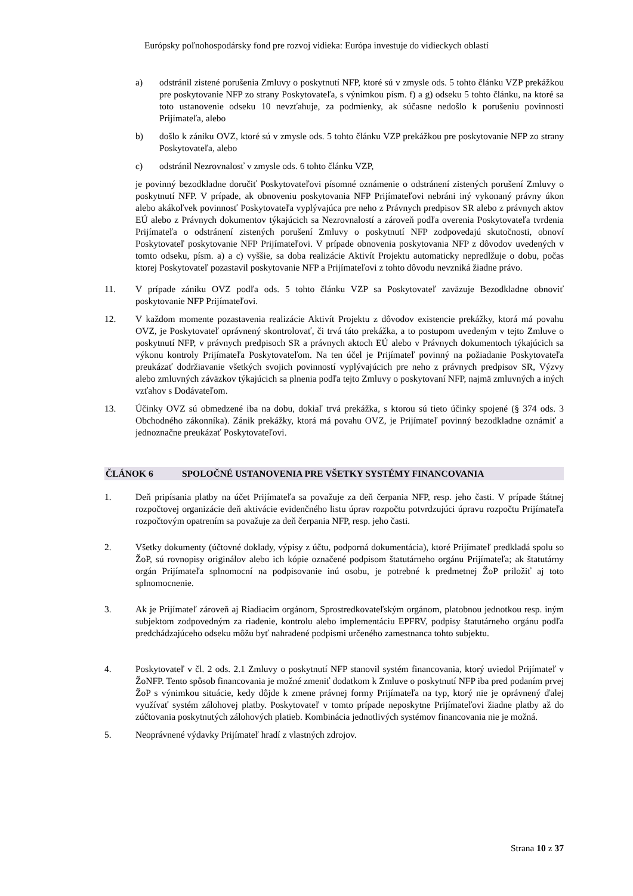Európsky poľnohospodársky fond pre rozvoj vidieka: Európa investuje do vidieckych oblastí
a) odstránil zistené porušenia Zmluvy o poskytnutí NFP, ktoré sú v zmysle ods. 5 tohto článku VZP prekážkou pre poskytovanie NFP zo strany Poskytovateľa, s výnimkou písm. f) a g) odseku 5 tohto článku, na ktoré sa toto ustanovenie odseku 10 nevzťahuje, za podmienky, ak súčasne nedošlo k porušeniu povinnosti Prijímateľa, alebo
b) došlo k zániku OVZ, ktoré sú v zmysle ods. 5 tohto článku VZP prekážkou pre poskytovanie NFP zo strany Poskytovateľa, alebo
c) odstránil Nezrovnalosť v zmysle ods. 6 tohto článku VZP,
je povinný bezodkladne doručiť Poskytovateľovi písomné oznámenie o odstránení zistených porušení Zmluvy o poskytnutí NFP. V prípade, ak obnoveniu poskytovania NFP Prijímateľovi nebráni iný vykonaný právny úkon alebo akákoľvek povinnosť Poskytovateľa vyplývajúca pre neho z Právnych predpisov SR alebo z právnych aktov EÚ alebo z Právnych dokumentov týkajúcich sa Nezrovnalostí a zároveň podľa overenia Poskytovateľa tvrdenia Prijímateľa o odstránení zistených porušení Zmluvy o poskytnutí NFP zodpovedajú skutočnosti, obnoví Poskytovateľ poskytovanie NFP Prijímateľovi. V prípade obnovenia poskytovania NFP z dôvodov uvedených v tomto odseku, písm. a) a c) vyššie, sa doba realizácie Aktivít Projektu automaticky nepredlžuje o dobu, počas ktorej Poskytovateľ pozastavil poskytovanie NFP a Prijímateľovi z tohto dôvodu nevzniká žiadne právo.
11. V prípade zániku OVZ podľa ods. 5 tohto článku VZP sa Poskytovateľ zaväzuje Bezodkladne obnoviť poskytovanie NFP Prijímateľovi.
12. V každom momente pozastavenia realizácie Aktivít Projektu z dôvodov existencie prekážky, ktorá má povahu OVZ, je Poskytovateľ oprávnený skontrolovať, či trvá táto prekážka, a to postupom uvedeným v tejto Zmluve o poskytnutí NFP, v právnych predpisoch SR a právnych aktoch EÚ alebo v Právnych dokumentoch týkajúcich sa výkonu kontroly Prijímateľa Poskytovateľom. Na ten účel je Prijímateľ povinný na požiadanie Poskytovateľa preukázať dodržiavanie všetkých svojich povinností vyplývajúcich pre neho z právnych predpisov SR, Výzvy alebo zmluvných záväzkov týkajúcich sa plnenia podľa tejto Zmluvy o poskytovaní NFP, najmä zmluvných a iných vzťahov s Dodávateľom.
13. Účinky OVZ sú obmedzené iba na dobu, dokiaľ trvá prekážka, s ktorou sú tieto účinky spojené (§ 374 ods. 3 Obchodného zákonníka). Zánik prekážky, ktorá má povahu OVZ, je Prijímateľ povinný bezodkladne oznámiť a jednoznačne preukázať Poskytovateľovi.
ČLÁNOK 6 SPOLOČNÉ USTANOVENIA PRE VŠETKY SYSTÉMY FINANCOVANIA
1. Deň pripísania platby na účet Prijímateľa sa považuje za deň čerpania NFP, resp. jeho časti. V prípade štátnej rozpočtovej organizácie deň aktivácie evidenčného listu úprav rozpočtu potvrdzujúci úpravu rozpočtu Prijímateľa rozpočtovým opatrením sa považuje za deň čerpania NFP, resp. jeho časti.
2. Všetky dokumenty (účtovné doklady, výpisy z účtu, podporná dokumentácia), ktoré Prijímateľ predkladá spolu so ŽoP, sú rovnopisy originálov alebo ich kópie označené podpisom štatutárneho orgánu Prijímateľa; ak štatutárny orgán Prijímateľa splnomocní na podpisovanie inú osobu, je potrebné k predmetnej ŽoP priložiť aj toto splnomocnenie.
3. Ak je Prijímateľ zároveň aj Riadiacim orgánom, Sprostredkovateľským orgánom, platobnou jednotkou resp. iným subjektom zodpovedným za riadenie, kontrolu alebo implementáciu EPFRV, podpisy štatutárneho orgánu podľa predchádzajúceho odseku môžu byť nahradené podpismi určeného zamestnanca tohto subjektu.
4. Poskytovateľ v čl. 2 ods. 2.1 Zmluvy o poskytnutí NFP stanovil systém financovania, ktorý uviedol Prijímateľ v ŽoNFP. Tento spôsob financovania je možné zmeniť dodatkom k Zmluve o poskytnutí NFP iba pred podaním prvej ŽoP s výnimkou situácie, kedy dôjde k zmene právnej formy Prijímateľa na typ, ktorý nie je oprávnený ďalej využívať systém zálohovej platby. Poskytovateľ v tomto prípade neposkytne Prijímateľovi žiadne platby až do zúčtovania poskytnutých zálohových platieb. Kombinácia jednotlivých systémov financovania nie je možná.
5. Neoprávnené výdavky Prijímateľ hradí z vlastných zdrojov.
Strana 10 z 37